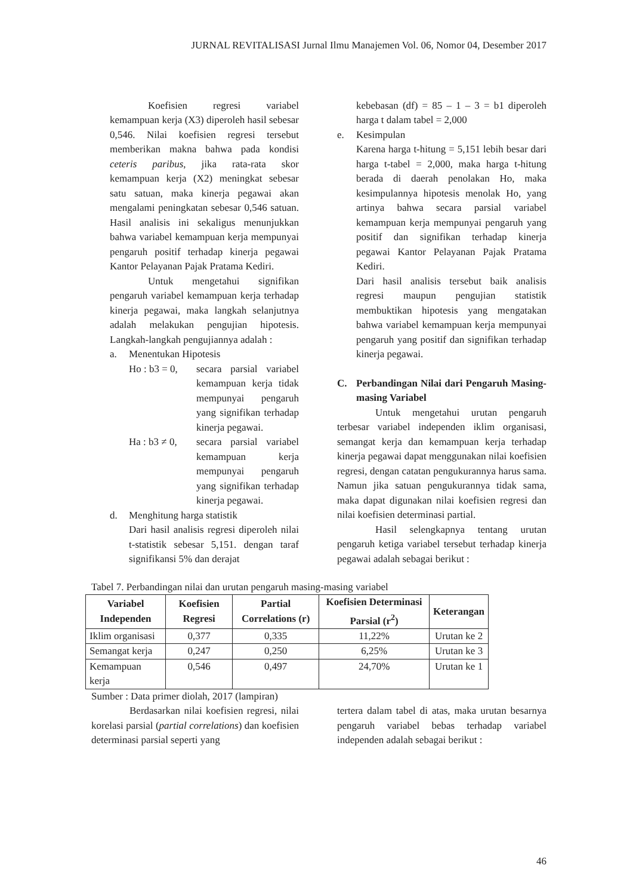JURNAL REVITALISASI Jurnal Ilmu Manajemen Vol. 06, Nomor 04, Desember 2017
Koefisien regresi variabel kemampuan kerja (X3) diperoleh hasil sebesar 0,546. Nilai koefisien regresi tersebut memberikan makna bahwa pada kondisi ceteris paribus, jika rata-rata skor kemampuan kerja (X2) meningkat sebesar satu satuan, maka kinerja pegawai akan mengalami peningkatan sebesar 0,546 satuan. Hasil analisis ini sekaligus menunjukkan bahwa variabel kemampuan kerja mempunyai pengaruh positif terhadap kinerja pegawai Kantor Pelayanan Pajak Pratama Kediri.
Untuk mengetahui signifikan pengaruh variabel kemampuan kerja terhadap kinerja pegawai, maka langkah selanjutnya adalah melakukan pengujian hipotesis. Langkah-langkah pengujiannya adalah :
a. Menentukan Hipotesis
Ho : b3 = 0, secara parsial variabel kemampuan kerja tidak mempunyai pengaruh yang signifikan terhadap kinerja pegawai.
Ha : b3 ≠ 0, secara parsial variabel kemampuan kerja mempunyai pengaruh yang signifikan terhadap kinerja pegawai.
d. Menghitung harga statistik
Dari hasil analisis regresi diperoleh nilai t-statistik sebesar 5,151. dengan taraf signifikansi 5% dan derajat
kebebasan (df) = 85 – 1 – 3 = b1 diperoleh harga t dalam tabel = 2,000
e. Kesimpulan
Karena harga t-hitung = 5,151 lebih besar dari harga t-tabel = 2,000, maka harga t-hitung berada di daerah penolakan Ho, maka kesimpulannya hipotesis menolak Ho, yang artinya bahwa secara parsial variabel kemampuan kerja mempunyai pengaruh yang positif dan signifikan terhadap kinerja pegawai Kantor Pelayanan Pajak Pratama Kediri.
Dari hasil analisis tersebut baik analisis regresi maupun pengujian statistik membuktikan hipotesis yang mengatakan bahwa variabel kemampuan kerja mempunyai pengaruh yang positif dan signifikan terhadap kinerja pegawai.
C. Perbandingan Nilai dari Pengaruh Masing-masing Variabel
Untuk mengetahui urutan pengaruh terbesar variabel independen iklim organisasi, semangat kerja dan kemampuan kerja terhadap kinerja pegawai dapat menggunakan nilai koefisien regresi, dengan catatan pengukurannya harus sama. Namun jika satuan pengukurannya tidak sama, maka dapat digunakan nilai koefisien regresi dan nilai koefisien determinasi partial.
Hasil selengkapnya tentang urutan pengaruh ketiga variabel tersebut terhadap kinerja pegawai adalah sebagai berikut :
Tabel 7. Perbandingan nilai dan urutan pengaruh masing-masing variabel
| Variabel Independen | Koefisien Regresi | Partial Correlations (r) | Koefisien Determinasi Parsial (r<sup>2</sup>) | Keterangan |
| --- | --- | --- | --- | --- |
| Iklim organisasi | 0,377 | 0,335 | 11,22% | Urutan ke 2 |
| Semangat kerja | 0,247 | 0,250 | 6,25% | Urutan ke 3 |
| Kemampuan kerja | 0,546 | 0,497 | 24,70% | Urutan ke 1 |
Sumber : Data primer diolah, 2017 (lampiran)
Berdasarkan nilai koefisien regresi, nilai korelasi parsial (partial correlations) dan koefisien determinasi parsial seperti yang
tertera dalam tabel di atas, maka urutan besarnya pengaruh variabel bebas terhadap variabel independen adalah sebagai berikut :
46